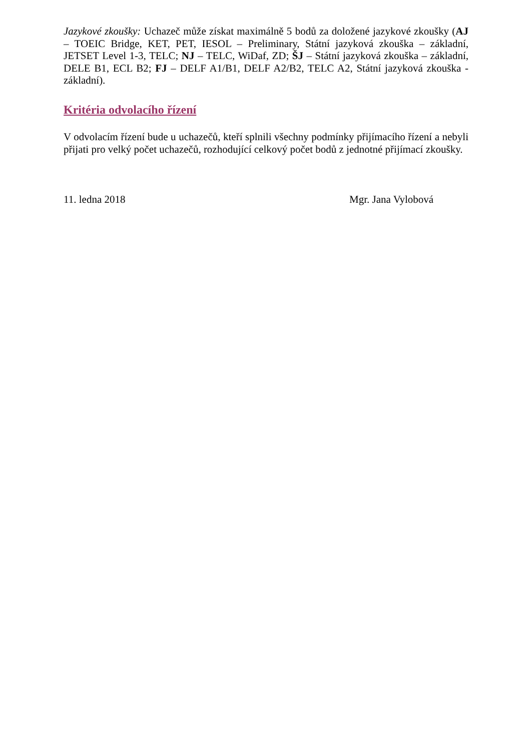Jazykové zkoušky: Uchazeč může získat maximálně 5 bodů za doložené jazykové zkoušky (AJ – TOEIC Bridge, KET, PET, IESOL – Preliminary, Státní jazyková zkouška – základní, JETSET Level 1-3, TELC; NJ – TELC, WiDaf, ZD; ŠJ – Státní jazyková zkouška – základní, DELE B1, ECL B2; FJ – DELF A1/B1, DELF A2/B2, TELC A2, Státní jazyková zkouška - základní).
Kritéria odvolacího řízení
V odvolacím řízení bude u uchazečů, kteří splnili všechny podmínky přijímacího řízení a nebyli přijati pro velký počet uchazečů, rozhodující celkový počet bodů z jednotné přijímací zkoušky.
11. ledna 2018 Mgr. Jana Vylobová